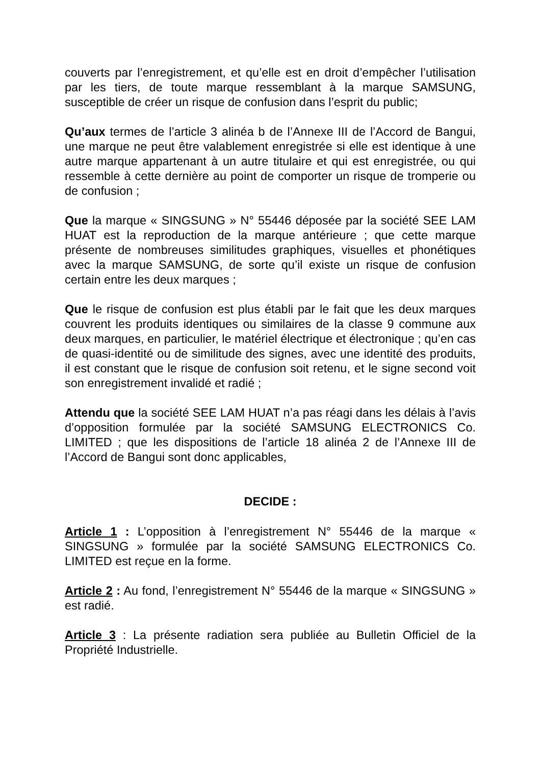couverts par l’enregistrement, et qu’elle est en droit d’empêcher l’utilisation par les tiers, de toute marque ressemblant à la marque SAMSUNG, susceptible de créer un risque de confusion dans l’esprit du public;
Qu’aux termes de l’article 3 alinéa b de l’Annexe III de l’Accord de Bangui, une marque ne peut être valablement enregistrée si elle est identique à une autre marque appartenant à un autre titulaire et qui est enregistrée, ou qui ressemble à cette dernière au point de comporter un risque de tromperie ou de confusion ;
Que la marque « SINGSUNG » N° 55446 déposée par la société SEE LAM HUAT est la reproduction de la marque antérieure ; que cette marque présente de nombreuses similitudes graphiques, visuelles et phonétiques avec la marque SAMSUNG, de sorte qu’il existe un risque de confusion certain entre les deux marques ;
Que le risque de confusion est plus établi par le fait que les deux marques couvrent les produits identiques ou similaires de la classe 9 commune aux deux marques, en particulier, le matériel électrique et électronique ; qu’en cas de quasi-identité ou de similitude des signes, avec une identité des produits, il est constant que le risque de confusion soit retenu, et le signe second voit son enregistrement invalidé et radié ;
Attendu que la société SEE LAM HUAT n’a pas réagi dans les délais à l’avis d’opposition formulée par la société SAMSUNG ELECTRONICS Co. LIMITED ; que les dispositions de l’article 18 alinéa 2 de l’Annexe III de l’Accord de Bangui sont donc applicables,
DECIDE :
Article 1 : L’opposition à l’enregistrement N° 55446 de la marque « SINGSUNG » formulée par la société SAMSUNG ELECTRONICS Co. LIMITED est reçue en la forme.
Article 2 : Au fond, l’enregistrement N° 55446 de la marque « SINGSUNG » est radié.
Article 3 : La présente radiation sera publiée au Bulletin Officiel de la Propriété Industrielle.